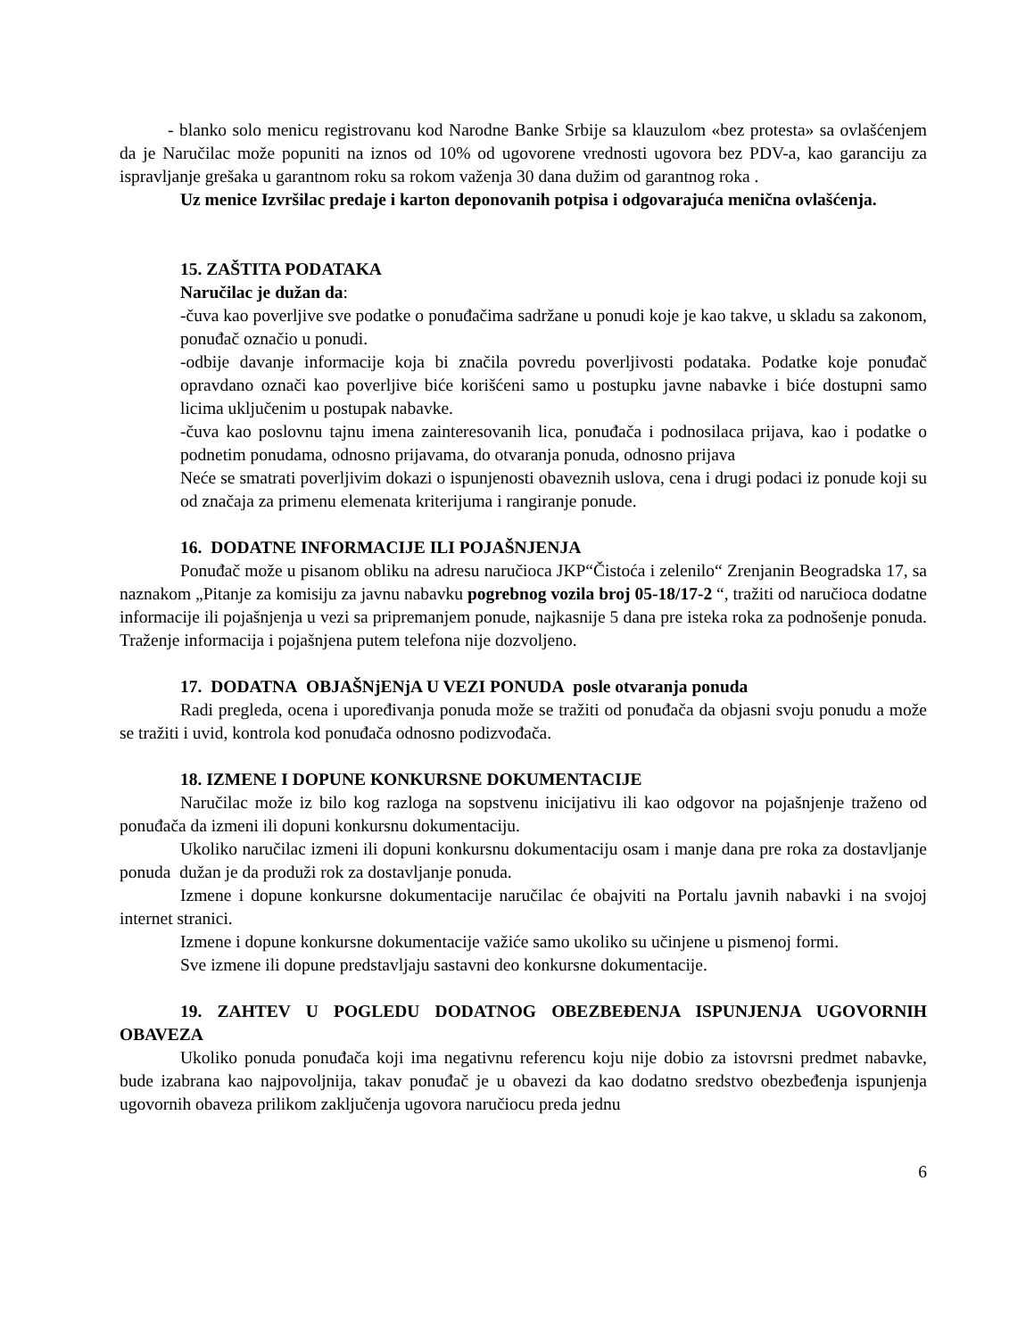- blanko solo menicu registrovanu kod Narodne Banke Srbije sa klauzulom «bez protesta» sa ovlašćenjem da je Naručilac može popuniti na iznos od 10% od ugovorene vrednosti ugovora bez PDV-a, kao garanciju za ispravljanje grešaka u garantnom roku sa rokom važenja 30 dana dužim od garantnog roka .
Uz menice Izvršilac predaje i karton deponovanih potpisa i odgovarajuća menična ovlašćenja.
15. ZAŠTITA PODATAKA
Naručilac je dužan da:
-čuva kao poverljive sve podatke o ponuđačima sadržane u ponudi koje je kao takve, u skladu sa zakonom, ponuđač označio u ponudi.
-odbije davanje informacije koja bi značila povredu poverljivosti podataka. Podatke koje ponuđač opravdano označi kao poverljive biće korišćeni samo u postupku javne nabavke i biće dostupni samo licima uključenim u postupak nabavke.
-čuva kao poslovnu tajnu imena zainteresovanih lica, ponuđača i podnosilaca prijava, kao i podatke o podnetim ponudama, odnosno prijavama, do otvaranja ponuda, odnosno prijava
Neće se smatrati poverljivim dokazi o ispunjenosti obaveznih uslova, cena i drugi podaci iz ponude koji su od značaja za primenu elemenata kriterijuma i rangiranje ponude.
16. DODATNE INFORMACIJE ILI POJAŠNJENJA
Ponuđač može u pisanom obliku na adresu naručioca JKP“Čistoća i zelenilo“ Zrenjanin Beogradska 17, sa naznakom „Pitanje za komisiju za javnu nabavku pogrebnog vozila broj 05-18/17-2 “, tražiti od naručioca dodatne informacije ili pojašnjenja u vezi sa pripremanjem ponude, najkasnije 5 dana pre isteka roka za podnošenje ponuda. Traženje informacija i pojašnjena putem telefona nije dozvoljeno.
17. DODATNA OBJAŠNjENjA U VEZI PONUDA posle otvaranja ponuda
Radi pregleda, ocena i upoređivanja ponuda može se tražiti od ponuđača da objasni svoju ponudu a može se tražiti i uvid, kontrola kod ponuđača odnosno podizvođača.
18. IZMENE I DOPUNE KONKURSNE DOKUMENTACIJE
Naručilac može iz bilo kog razloga na sopstvenu inicijativu ili kao odgovor na pojašnjenje traženo od ponuđača da izmeni ili dopuni konkursnu dokumentaciju.
Ukoliko naručilac izmeni ili dopuni konkursnu dokumentaciju osam i manje dana pre roka za dostavljanje ponuda dužan je da produži rok za dostavljanje ponuda.
Izmene i dopune konkursne dokumentacije naručilac će obajviti na Portalu javnih nabavki i na svojoj internet stranici.
Izmene i dopune konkursne dokumentacije važiće samo ukoliko su učinjene u pismenoj formi.
Sve izmene ili dopune predstavljaju sastavni deo konkursne dokumentacije.
19. ZAHTEV U POGLEDU DODATNOG OBEZBEĐENJA ISPUNJENJA UGOVORNIH OBAVEZA
Ukoliko ponuda ponuđača koji ima negativnu referencu koju nije dobio za istovrsni predmet nabavke, bude izabrana kao najpovoljnija, takav ponuđač je u obavezi da kao dodatno sredstvo obezbeđenja ispunjenja ugovornih obaveza prilikom zaključenja ugovora naručiocu preda jednu
6